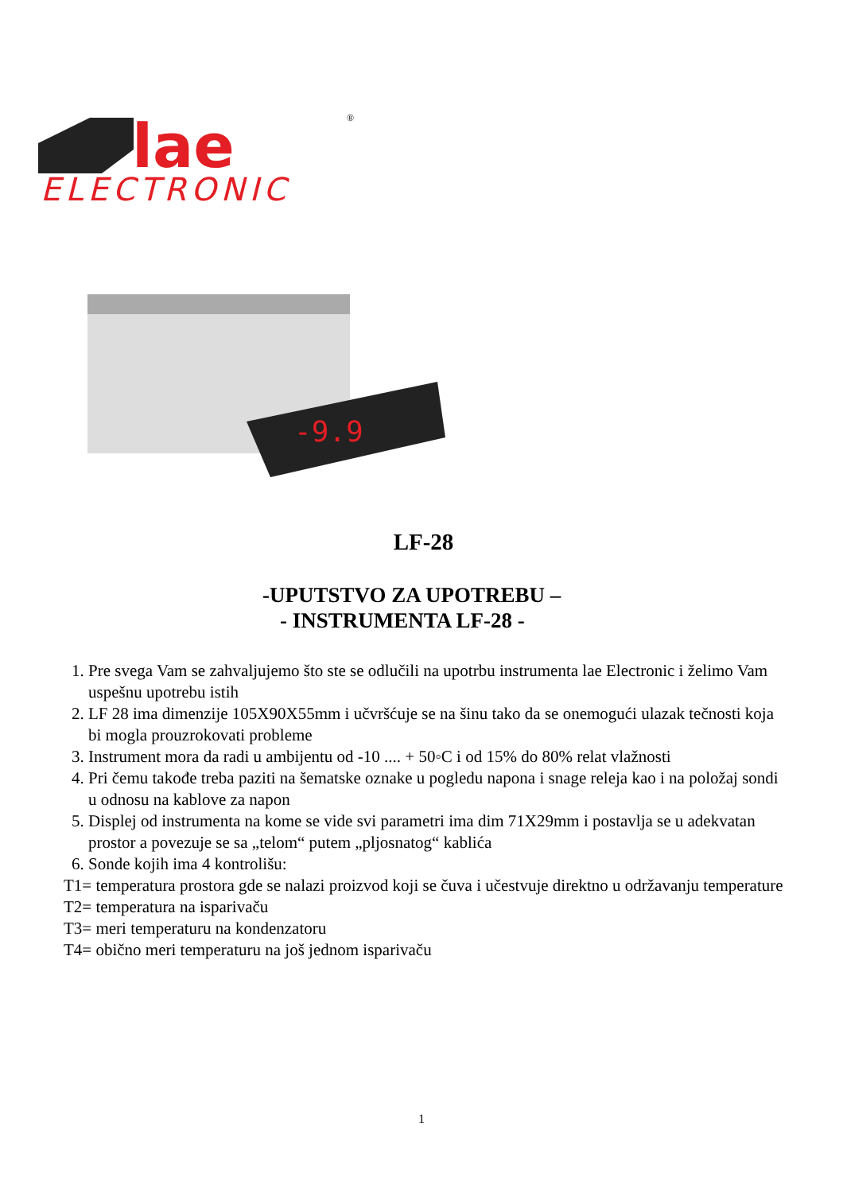lae
ELECTRONIC
®
-9.9
LF-28
-UPUTSTVO ZA UPOTREBU –
- INSTRUMENTA LF-28 -
1. Pre svega Vam se zahvaljujemo što ste se odlučili na upotrbu instrumenta lae Electronic i želimo Vam uspešnu upotrebu istih
2. LF 28 ima dimenzije 105X90X55mm i učvršćuje se na šinu tako da se onemogući ulazak tečnosti koja bi mogla prouzrokovati probleme
3. Instrument mora da radi u ambijentu od -10 .... + 50◦C i od 15% do 80% relat vlažnosti
4. Pri čemu takođe treba paziti na šematske oznake u pogledu napona i snage releja kao i na položaj sondi u odnosu na kablove za napon
5. Displej od instrumenta na kome se vide svi parametri ima dim 71X29mm i postavlja se u adekvatan prostor a povezuje se sa „telom“ putem „pljosnatog“ kablića
6. Sonde kojih ima 4 kontrolišu:
T1= temperatura prostora gde se nalazi proizvod koji se čuva i učestvuje direktno u održavanju temperature
T2= temperatura na isparivaču
T3= meri temperaturu na kondenzatoru
T4= obično meri temperaturu na još jednom isparivaču
1